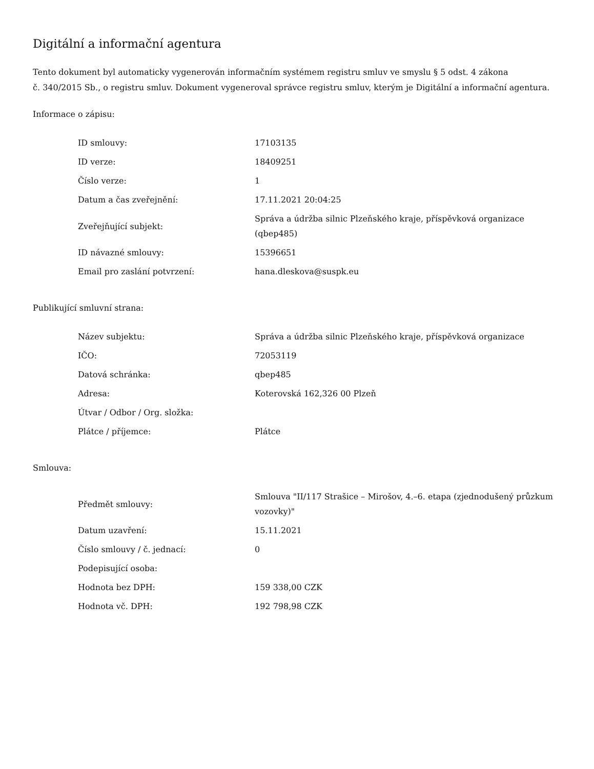Digitální a informační agentura
Tento dokument byl automaticky vygenerován informačním systémem registru smluv ve smyslu § 5 odst. 4 zákona
č. 340/2015 Sb., o registru smluv. Dokument vygeneroval správce registru smluv, kterým je Digitální a informační agentura.
Informace o zápisu:
| ID smlouvy: | 17103135 |
| ID verze: | 18409251 |
| Číslo verze: | 1 |
| Datum a čas zveřejnění: | 17.11.2021 20:04:25 |
| Zveřejňující subjekt: | Správa a údržba silnic Plzeňského kraje, příspěvková organizace (qbep485) |
| ID návazné smlouvy: | 15396651 |
| Email pro zaslání potvrzení: | hana.dleskova@suspk.eu |
Publikující smluvní strana:
| Název subjektu: | Správa a údržba silnic Plzeňského kraje, příspěvková organizace |
| IČO: | 72053119 |
| Datová schránka: | qbep485 |
| Adresa: | Koterovská 162,326 00 Plzeň |
| Útvar / Odbor / Org. složka: | |
| Plátce / příjemce: | Plátce |
Smlouva:
| Předmět smlouvy: | Smlouva "II/117 Strašice – Mirošov, 4.–6. etapa (zjednodušený průzkum vozovky)" |
| Datum uzavření: | 15.11.2021 |
| Číslo smlouvy / č. jednací: | 0 |
| Podepisující osoba: | |
| Hodnota bez DPH: | 159 338,00 CZK |
| Hodnota vč. DPH: | 192 798,98 CZK |